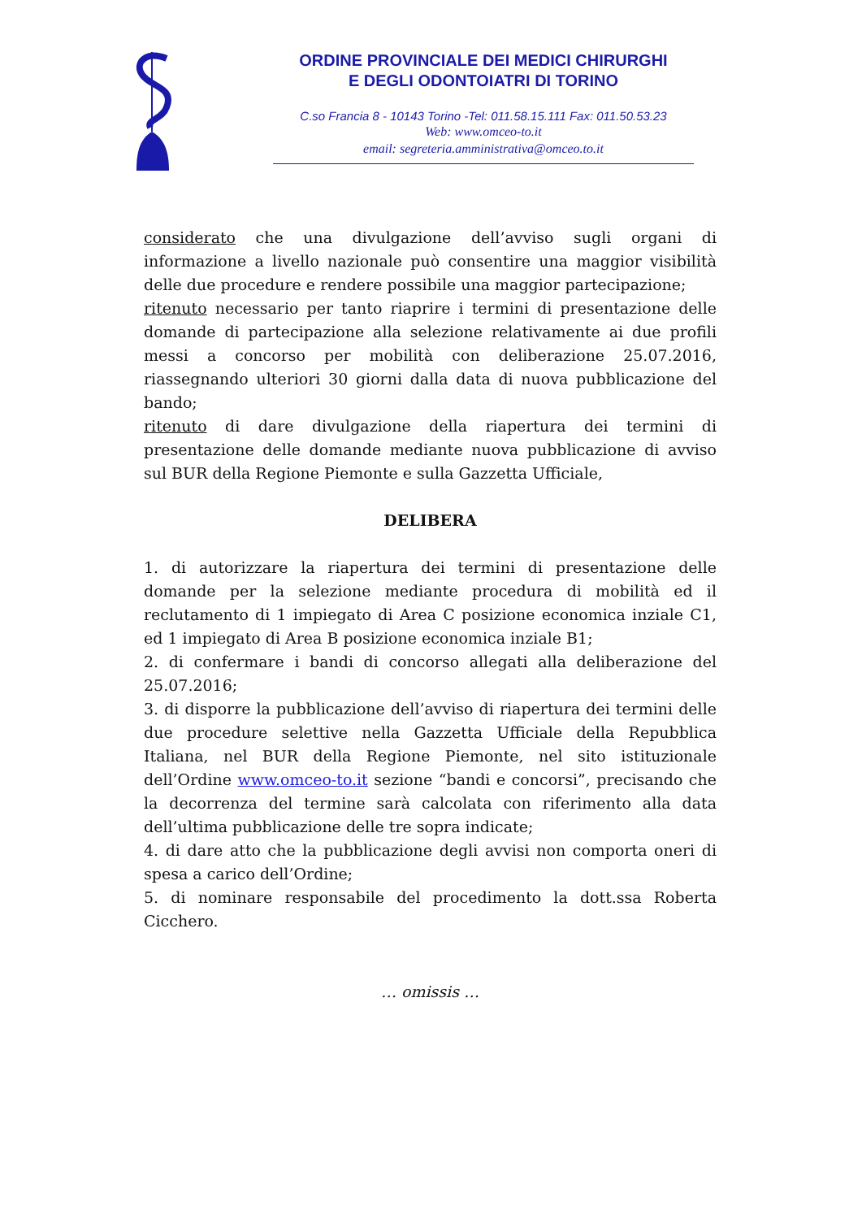ORDINE PROVINCIALE DEI MEDICI CHIRURGHI
E DEGLI ODONTOIATRI DI TORINO
C.so Francia 8 - 10143 Torino -Tel: 011.58.15.111 Fax: 011.50.53.23
Web: www.omceo-to.it
email: segreteria.amministrativa@omceo.to.it
considerato che una divulgazione dell’avviso sugli organi di informazione a livello nazionale può consentire una maggior visibilità delle due procedure e rendere possibile una maggior partecipazione;
ritenuto necessario per tanto riaprire i termini di presentazione delle domande di partecipazione alla selezione relativamente ai due profili messi a concorso per mobilità con deliberazione 25.07.2016, riassegnando ulteriori 30 giorni dalla data di nuova pubblicazione del bando;
ritenuto di dare divulgazione della riapertura dei termini di presentazione delle domande mediante nuova pubblicazione di avviso sul BUR della Regione Piemonte e sulla Gazzetta Ufficiale,
DELIBERA
1. di autorizzare la riapertura dei termini di presentazione delle domande per la selezione mediante procedura di mobilità ed il reclutamento di 1 impiegato di Area C posizione economica inziale C1, ed 1 impiegato di Area B posizione economica inziale B1;
2. di confermare i bandi di concorso allegati alla deliberazione del 25.07.2016;
3. di disporre la pubblicazione dell’avviso di riapertura dei termini delle due procedure selettive nella Gazzetta Ufficiale della Repubblica Italiana, nel BUR della Regione Piemonte, nel sito istituzionale dell’Ordine www.omceo-to.it sezione “bandi e concorsi”, precisando che la decorrenza del termine sarà calcolata con riferimento alla data dell’ultima pubblicazione delle tre sopra indicate;
4. di dare atto che la pubblicazione degli avvisi non comporta oneri di spesa a carico dell’Ordine;
5. di nominare responsabile del procedimento la dott.ssa Roberta Cicchero.
… omissis …